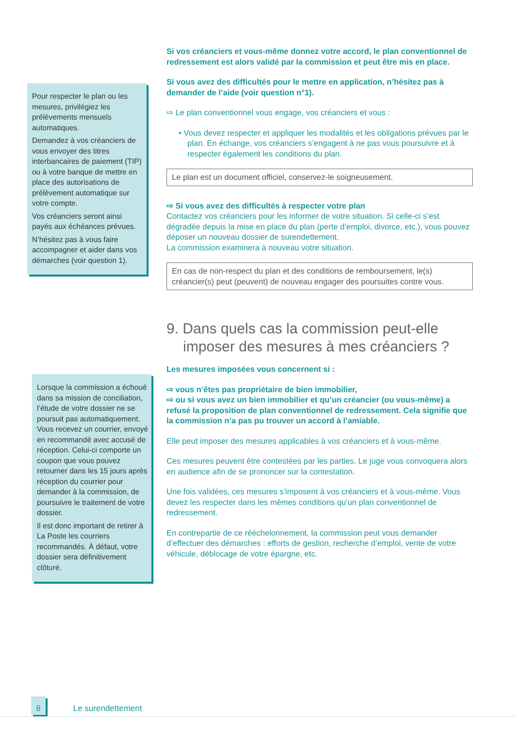Pour respecter le plan ou les mesures, privilégiez les prélèvements mensuels automatiques.
Demandez à vos créanciers de vous envoyer des titres interbancaires de paiement (TIP) ou à votre banque de mettre en place des autorisations de prélèvement automatique sur votre compte.
Vos créanciers seront ainsi payés aux échéances prévues.
N’hésitez pas à vous faire accompagner et aider dans vos démarches (voir question 1).
Lorsque la commission a échoué dans sa mission de conciliation, l’étude de votre dossier ne se poursuit pas automatiquement. Vous recevez un courrier, envoyé en recommandé avec accusé de réception. Celui-ci comporte un coupon que vous pouvez retourner dans les 15 jours après réception du courrier pour demander à la commission, de poursuivre le traitement de votre dossier.
Il est donc important de retirer à La Poste les courriers recommandés. À défaut, votre dossier sera définitivement clôturé.
Si vos créanciers et vous-même donnez votre accord, le plan conventionnel de redressement est alors validé par la commission et peut être mis en place.
Si vous avez des difficultés pour le mettre en application, n’hésitez pas à demander de l’aide (voir question n°1).
⇨ Le plan conventionnel vous engage, vos créanciers et vous :
• Vous devez respecter et appliquer les modalités et les obligations prévues par le plan. En échange, vos créanciers s’engagent à ne pas vous poursuivre et à respecter également les conditions du plan.
Le plan est un document officiel, conservez-le soigneusement.
⇨ Si vous avez des difficultés à respecter votre plan
Contactez vos créanciers pour les informer de votre situation. Si celle-ci s’est dégradée depuis la mise en place du plan (perte d’emploi, divorce, etc.), vous pouvez déposer un nouveau dossier de surendettement.
La commission examinera à nouveau votre situation.
En cas de non-respect du plan et des conditions de remboursement, le(s) créancier(s) peut (peuvent) de nouveau engager des poursuites contre vous.
9. Dans quels cas la commission peut-elle imposer des mesures à mes créanciers ?
Les mesures imposées vous concernent si :
⇨ vous n’êtes pas propriétaire de bien immobilier,
⇨ ou si vous avez un bien immobilier et qu’un créancier (ou vous-même) a refusé la proposition de plan conventionnel de redressement. Cela signifie que la commission n’a pas pu trouver un accord à l’amiable.
Elle peut imposer des mesures applicables à vos créanciers et à vous-même.
Ces mesures peuvent être contestées par les parties. Le juge vous convoquera alors en audience afin de se prononcer sur la contestation.
Une fois validées, ces mesures s’imposent à vos créanciers et à vous-même. Vous devez les respecter dans les mêmes conditions qu’un plan conventionnel de redressement.
En contrepartie de ce rééchelonnement, la commission peut vous demander d’effectuer des démarches : efforts de gestion, recherche d’emploi, vente de votre véhicule, déblocage de votre épargne, etc.
8 Le surendettement